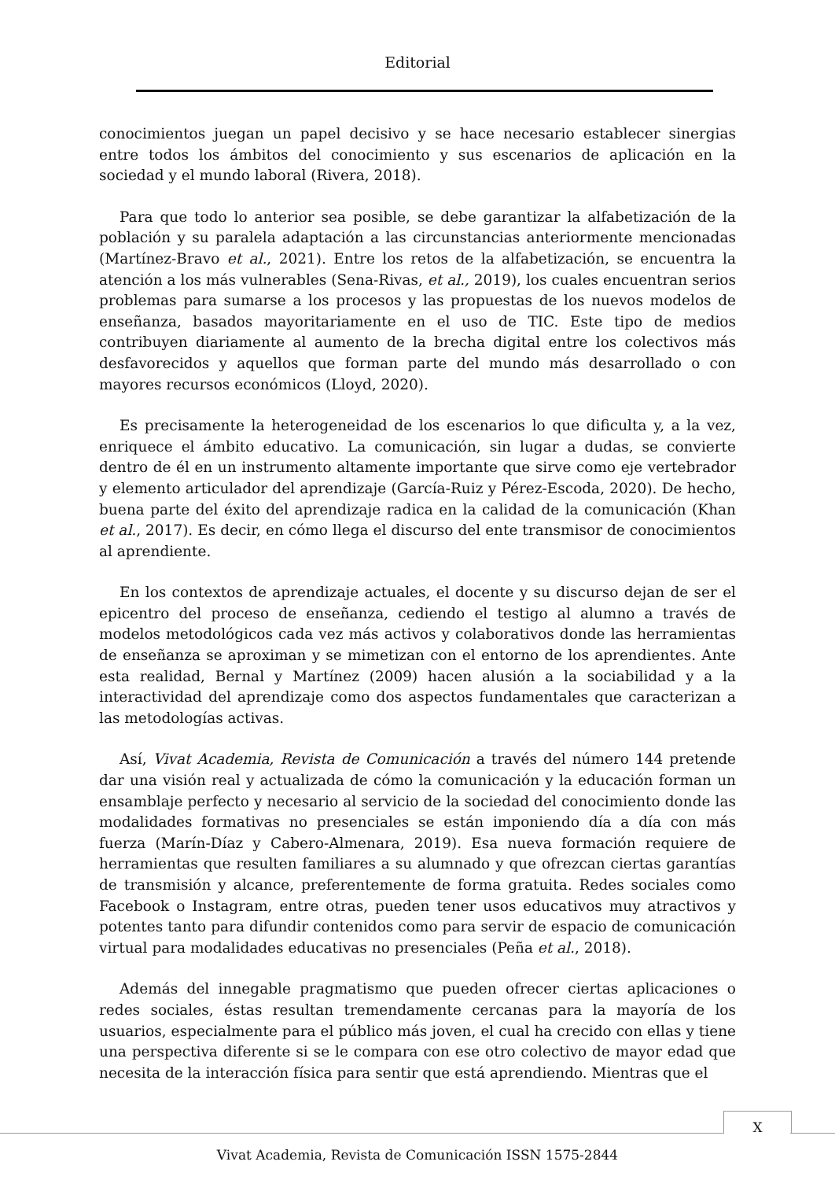Editorial
conocimientos juegan un papel decisivo y se hace necesario establecer sinergias entre todos los ámbitos del conocimiento y sus escenarios de aplicación en la sociedad y el mundo laboral (Rivera, 2018).
Para que todo lo anterior sea posible, se debe garantizar la alfabetización de la población y su paralela adaptación a las circunstancias anteriormente mencionadas (Martínez-Bravo et al., 2021). Entre los retos de la alfabetización, se encuentra la atención a los más vulnerables (Sena-Rivas, et al., 2019), los cuales encuentran serios problemas para sumarse a los procesos y las propuestas de los nuevos modelos de enseñanza, basados mayoritariamente en el uso de TIC. Este tipo de medios contribuyen diariamente al aumento de la brecha digital entre los colectivos más desfavorecidos y aquellos que forman parte del mundo más desarrollado o con mayores recursos económicos (Lloyd, 2020).
Es precisamente la heterogeneidad de los escenarios lo que dificulta y, a la vez, enriquece el ámbito educativo. La comunicación, sin lugar a dudas, se convierte dentro de él en un instrumento altamente importante que sirve como eje vertebrador y elemento articulador del aprendizaje (García-Ruiz y Pérez-Escoda, 2020). De hecho, buena parte del éxito del aprendizaje radica en la calidad de la comunicación (Khan et al., 2017). Es decir, en cómo llega el discurso del ente transmisor de conocimientos al aprendiente.
En los contextos de aprendizaje actuales, el docente y su discurso dejan de ser el epicentro del proceso de enseñanza, cediendo el testigo al alumno a través de modelos metodológicos cada vez más activos y colaborativos donde las herramientas de enseñanza se aproximan y se mimetizan con el entorno de los aprendientes. Ante esta realidad, Bernal y Martínez (2009) hacen alusión a la sociabilidad y a la interactividad del aprendizaje como dos aspectos fundamentales que caracterizan a las metodologías activas.
Así, Vivat Academia, Revista de Comunicación a través del número 144 pretende dar una visión real y actualizada de cómo la comunicación y la educación forman un ensamblaje perfecto y necesario al servicio de la sociedad del conocimiento donde las modalidades formativas no presenciales se están imponiendo día a día con más fuerza (Marín-Díaz y Cabero-Almenara, 2019). Esa nueva formación requiere de herramientas que resulten familiares a su alumnado y que ofrezcan ciertas garantías de transmisión y alcance, preferentemente de forma gratuita. Redes sociales como Facebook o Instagram, entre otras, pueden tener usos educativos muy atractivos y potentes tanto para difundir contenidos como para servir de espacio de comunicación virtual para modalidades educativas no presenciales (Peña et al., 2018).
Además del innegable pragmatismo que pueden ofrecer ciertas aplicaciones o redes sociales, éstas resultan tremendamente cercanas para la mayoría de los usuarios, especialmente para el público más joven, el cual ha crecido con ellas y tiene una perspectiva diferente si se le compara con ese otro colectivo de mayor edad que necesita de la interacción física para sentir que está aprendiendo. Mientras que el
X
Vivat Academia, Revista de Comunicación ISSN 1575-2844